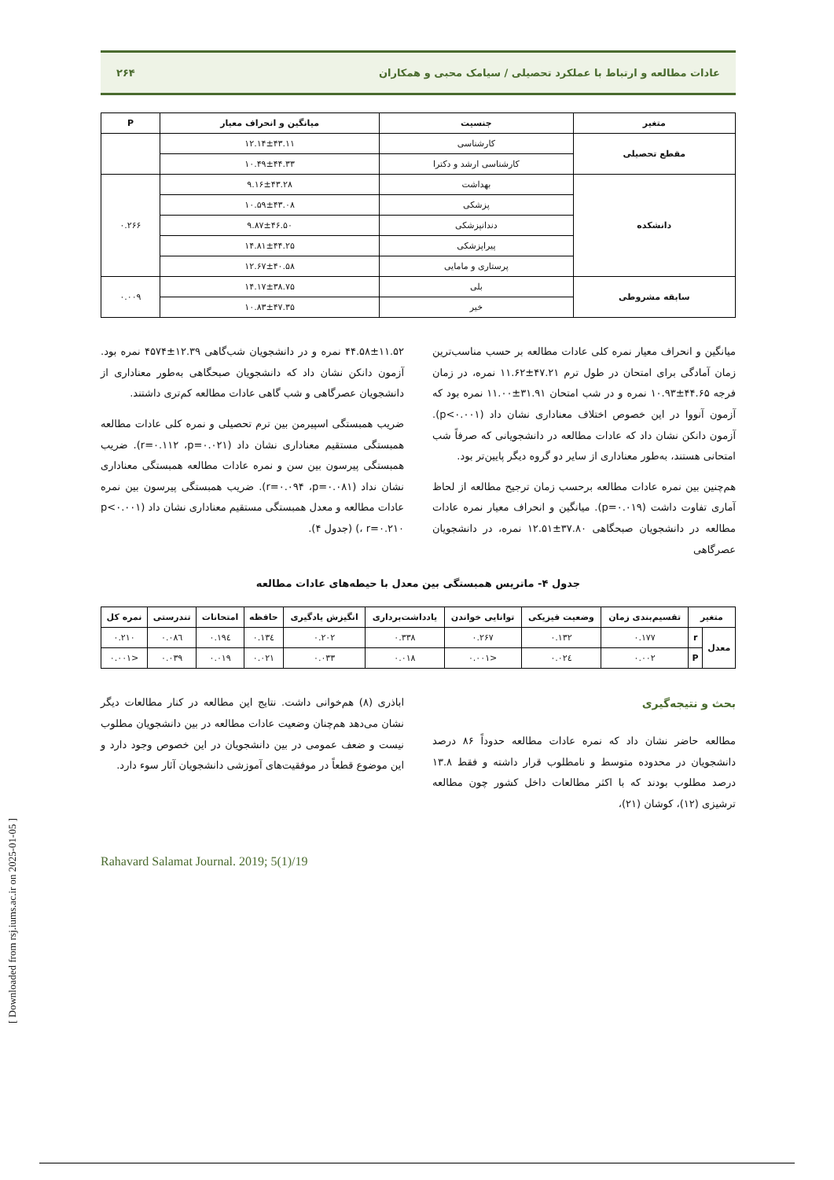[ Downloaded from rsj.iums.ac.ir on 2025-01-05 ]
عادات مطالعه و ارتباط با عملکرد تحصیلی / سیامک محبی و همکاران ۲۶۴
| متغیر | جنسیت | میانگین و انحراف معیار | P |
| --- | --- | --- | --- |
| مقطع تحصیلی | کارشناسی | ۱۲.۱۴±۴۳.۱۱ | |
| | کارشناسی ارشد و دکترا | ۱۰.۴۹±۴۴.۳۳ | |
| دانشکده | بهداشت | ۹.۱۶±۴۳.۲۸ | ۰.۲۶۶ |
| | پزشکی | ۱۰.۵۹±۴۳.۰۸ | |
| | دندانپزشکی | ۹.۸۷±۴۶.۵۰ | |
| | پیراپزشکی | ۱۴.۸۱±۴۴.۲۵ | |
| | پرستاری و مامایی | ۱۲.۶۷±۴۰.۵۸ | |
| سابقه مشروطی | بلی | ۱۴.۱۷±۳۸.۷۵ | ۰.۰۰۹ |
| | خیر | ۱۰.۸۳±۴۷.۳۵ | |
میانگین و انحراف معیار نمره کلی عادات مطالعه بر حسب مناسب‌ترین زمان آمادگی برای امتحان در طول ترم ۴۷.۲۱±۱۱.۶۲ نمره، در زمان فرجه ۴۴.۶۵±۱۰.۹۳ نمره و در شب امتحان ۳۱.۹۱±۱۱.۰۰ نمره بود که آزمون آنووا در این خصوص اختلاف معناداری نشان داد (p<۰.۰۰۱). آزمون دانکن نشان داد که عادات مطالعه در دانشجویانی که صرفاً شب امتحانی هستند، به‌طور معناداری از سایر دو گروه دیگر پایین‌تر بود.
هم‌چنین بین نمره عادات مطالعه برحسب زمان ترجیح مطالعه از لحاظ آماری تفاوت داشت (p=۰.۰۱۹). میانگین و انحراف معیار نمره عادات مطالعه در دانشجویان صبحگاهی ۳۷.۸۰±۱۲.۵۱ نمره، در دانشجویان عصرگاهی
۴۴.۵۸±۱۱.۵۲ نمره و در دانشجویان شب‌گاهی ۱۲.۳۹±۴۵۷۴ نمره بود. آزمون دانکن نشان داد که دانشجویان صبحگاهی به‌طور معناداری از دانشجویان عصرگاهی و شب گاهی عادات مطالعه کم‌تری داشتند.
ضریب همبستگی اسپیرمن بین ترم تحصیلی و نمره کلی عادات مطالعه همبستگی مستقیم معناداری نشان داد (r=۰.۱۱۲ ،p=۰.۰۲۱). ضریب همبستگی پیرسون بین سن و نمره عادات مطالعه همبستگی معناداری نشان نداد (r=۰.۰۹۴ ،p=۰.۰۸۱). ضریب همبستگی پیرسون بین نمره عادات مطالعه و معدل همبستگی مستقیم معناداری نشان داد (p<۰.۰۰۱ ، r=۰.۲۱۰) (جدول ۴).
جدول ۴- ماتریس همبستگی بین معدل با حیطه‌های عادات مطالعه
| متغیر | | تقسیم‌بندی زمان | وضعیت فیزیکی | توانایی خواندن | یادداشت‌برداری | انگیزش یادگیری | حافظه | امتحانات | تندرستی | نمره کل |
| --- | --- | --- | --- | --- | --- | --- | --- | --- | --- | --- |
| معدل | r | ۰.۱۷۷ | ۰.۱۳۲ | ۰.۲۶۷ | ۰.۳۳۸ | ۰.۲۰۲ | ۰.۱۳٤ | ۰.۱۹٤ | ۰.۰۸٦ | ۰.۲۱۰ |
| | P | ۰.۰۰۲ | ۰.۰۲٤ | <۰.۰۰۱ | ۰.۰۱۸ | ۰.۰۳۳ | ۰.۰۲۱ | ۰.۰۱۹ | ۰.۰۳۹ | <۰.۰۰۱ |
بحث و نتیجه‌گیری
مطالعه حاضر نشان داد که نمره عادات مطالعه حدوداً ۸۶ درصد دانشجویان در محدوده متوسط و نامطلوب قرار داشته و فقط ۱۳.۸ درصد مطلوب بودند که با اکثر مطالعات داخل کشور چون مطالعه ترشیزی (۱۲)، کوشان (۲۱)،
اباذری (۸) هم‌خوانی داشت. نتایج این مطالعه در کنار مطالعات دیگر نشان می‌دهد هم‌چنان وضعیت عادات مطالعه در بین دانشجویان مطلوب نیست و ضعف عمومی در بین دانشجویان در این خصوص وجود دارد و این موضوع قطعاً در موفقیت‌های آموزشی دانشجویان آثار سوء دارد.
Rahavard Salamat Journal. 2019; 5(1)/19